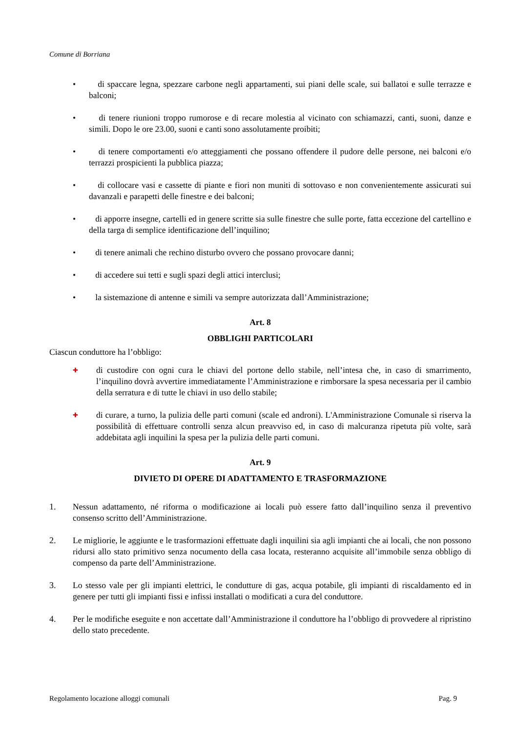Comune di Borriana
• di spaccare legna, spezzare carbone negli appartamenti, sui piani delle scale, sui ballatoi e sulle terrazze e balconi;
• di tenere riunioni troppo rumorose e di recare molestia al vicinato con schiamazzi, canti, suoni, danze e simili. Dopo le ore 23.00, suoni e canti sono assolutamente proibiti;
• di tenere comportamenti e/o atteggiamenti che possano offendere il pudore delle persone, nei balconi e/o terrazzi prospicienti la pubblica piazza;
• di collocare vasi e cassette di piante e fiori non muniti di sottovaso e non convenientemente assicurati sui davanzali e parapetti delle finestre e dei balconi;
• di apporre insegne, cartelli ed in genere scritte sia sulle finestre che sulle porte, fatta eccezione del cartellino e della targa di semplice identificazione dell’inquilino;
• di tenere animali che rechino disturbo ovvero che possano provocare danni;
• di accedere sui tetti e sugli spazi degli attici interclusi;
• la sistemazione di antenne e simili va sempre autorizzata dall’Amministrazione;
Art. 8
OBBLIGHI PARTICOLARI
Ciascun conduttore ha l’obbligo:
✚ di custodire con ogni cura le chiavi del portone dello stabile, nell’intesa che, in caso di smarrimento, l’inquilino dovrà avvertire immediatamente l’Amministrazione e rimborsare la spesa necessaria per il cambio della serratura e di tutte le chiavi in uso dello stabile;
✚ di curare, a turno, la pulizia delle parti comuni (scale ed androni). L'Amministrazione Comunale si riserva la possibilità di effettuare controlli senza alcun preavviso ed, in caso di malcuranza ripetuta più volte, sarà addebitata agli inquilini la spesa per la pulizia delle parti comuni.
Art. 9
DIVIETO DI OPERE DI ADATTAMENTO E TRASFORMAZIONE
1. Nessun adattamento, né riforma o modificazione ai locali può essere fatto dall’inquilino senza il preventivo consenso scritto dell’Amministrazione.
2. Le migliorie, le aggiunte e le trasformazioni effettuate dagli inquilini sia agli impianti che ai locali, che non possono ridursi allo stato primitivo senza nocumento della casa locata, resteranno acquisite all’immobile senza obbligo di compenso da parte dell’Amministrazione.
3. Lo stesso vale per gli impianti elettrici, le condutture di gas, acqua potabile, gli impianti di riscaldamento ed in genere per tutti gli impianti fissi e infissi installati o modificati a cura del conduttore.
4. Per le modifiche eseguite e non accettate dall’Amministrazione il conduttore ha l’obbligo di provvedere al ripristino dello stato precedente.
Regolamento locazione alloggi comunali Pag. 9